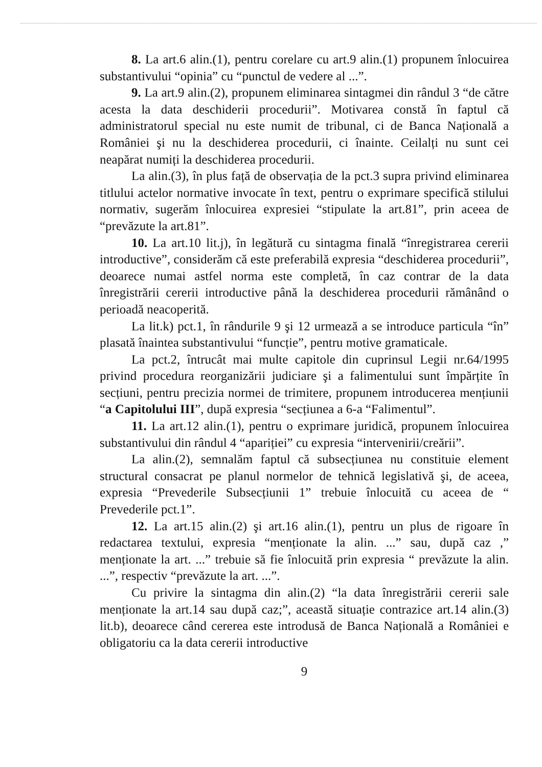8. La art.6 alin.(1), pentru corelare cu art.9 alin.(1) propunem înlocuirea substantivului “opinia” cu “punctul de vedere al ...”.
9. La art.9 alin.(2), propunem eliminarea sintagmei din rândul 3 “de către acesta la data deschiderii procedurii”. Motivarea constă în faptul că administratorul special nu este numit de tribunal, ci de Banca Națională a României şi nu la deschiderea procedurii, ci înainte. Ceilalți nu sunt cei neapărat numiți la deschiderea procedurii.
La alin.(3), în plus față de observația de la pct.3 supra privind eliminarea titlului actelor normative invocate în text, pentru o exprimare specifică stilului normativ, sugerăm înlocuirea expresiei “stipulate la art.81”, prin aceea de “prevăzute la art.81”.
10. La art.10 lit.j), în legătură cu sintagma finală “înregistrarea cererii introductive”, considerăm că este preferabilă expresia “deschiderea procedurii”, deoarece numai astfel norma este completă, în caz contrar de la data înregistrării cererii introductive până la deschiderea procedurii rămânând o perioadă neacoperită.
La lit.k) pct.1, în rândurile 9 şi 12 urmează a se introduce particula “în” plasată înaintea substantivului “funcție”, pentru motive gramaticale.
La pct.2, întrucât mai multe capitole din cuprinsul Legii nr.64/1995 privind procedura reorganizării judiciare şi a falimentului sunt împărțite în secțiuni, pentru precizia normei de trimitere, propunem introducerea mențiunii “a Capitolului III”, după expresia “secțiunea a 6-a “Falimentul”.
11. La art.12 alin.(1), pentru o exprimare juridică, propunem înlocuirea substantivului din rândul 4 “apariției” cu expresia “intervenirii/creării”.
La alin.(2), semnalăm faptul că subsecțiunea nu constituie element structural consacrat pe planul normelor de tehnică legislativă şi, de aceea, expresia “Prevederile Subsecțiunii 1” trebuie înlocuită cu aceea de “ Prevederile pct.1”.
12. La art.15 alin.(2) şi art.16 alin.(1), pentru un plus de rigoare în redactarea textului, expresia “menționate la alin. ...” sau, după caz ,” menționate la art. ...” trebuie să fie înlocuită prin expresia “ prevăzute la alin. ...”, respectiv “prevăzute la art. ...”.
Cu privire la sintagma din alin.(2) “la data înregistrării cererii sale menționate la art.14 sau după caz;”, această situație contrazice art.14 alin.(3) lit.b), deoarece când cererea este introdusă de Banca Națională a României e obligatoriu ca la data cererii introductive
9